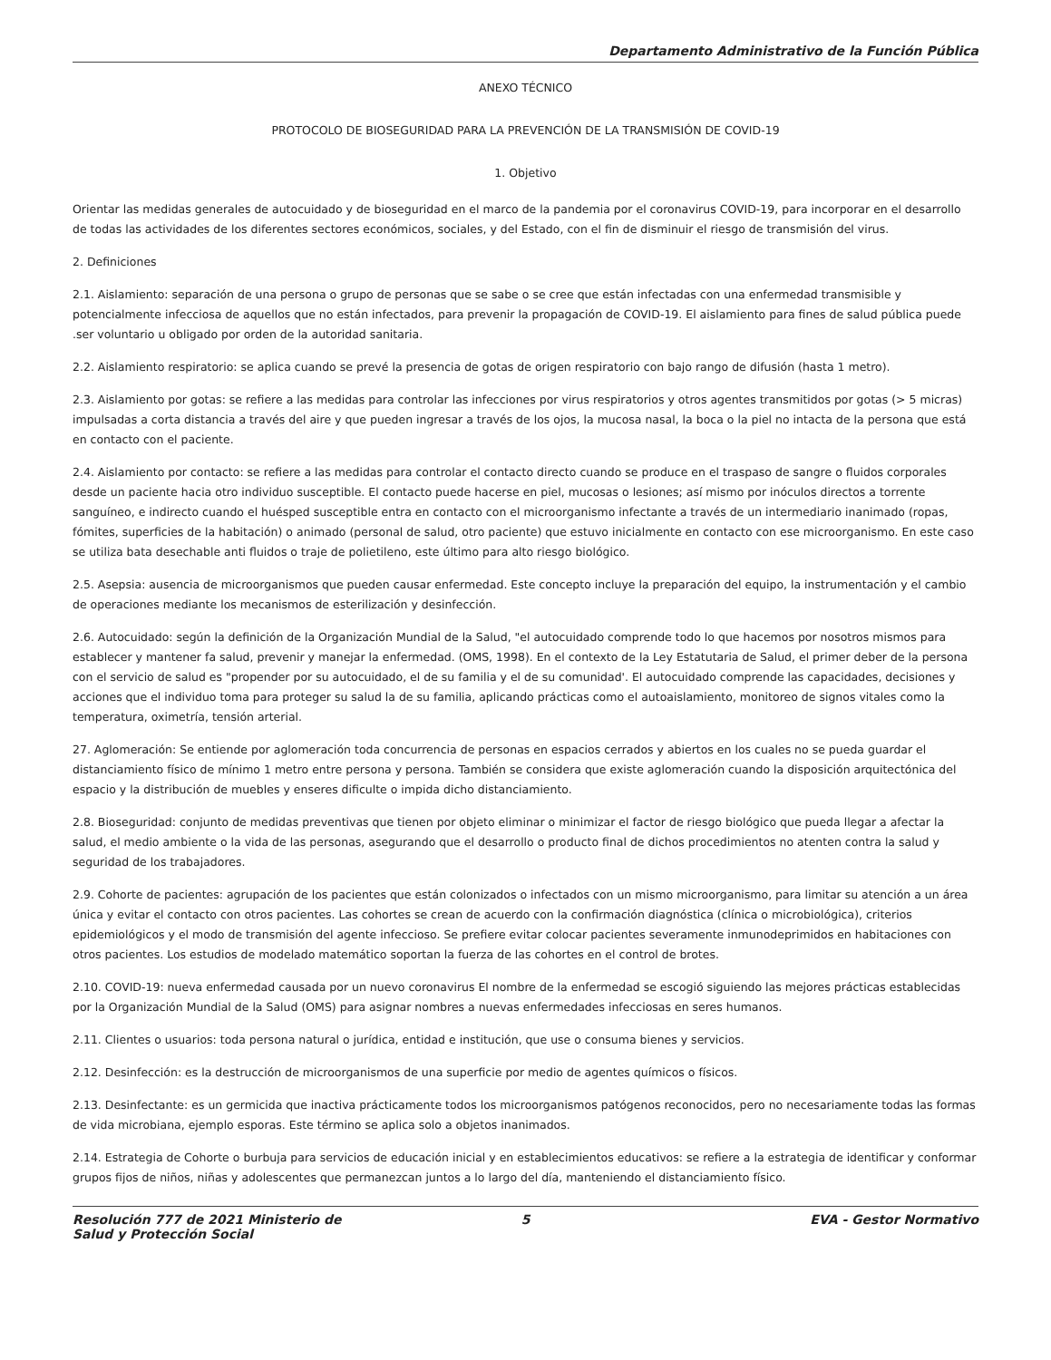Departamento Administrativo de la Función Pública
ANEXO TÉCNICO
PROTOCOLO DE BIOSEGURIDAD PARA LA PREVENCIÓN DE LA TRANSMISIÓN DE COVID-19
1. Objetivo
Orientar las medidas generales de autocuidado y de bioseguridad en el marco de la pandemia por el coronavirus COVID-19, para incorporar en el desarrollo de todas las actividades de los diferentes sectores económicos, sociales, y del Estado, con el fin de disminuir el riesgo de transmisión del virus.
2. Definiciones
2.1. Aislamiento: separación de una persona o grupo de personas que se sabe o se cree que están infectadas con una enfermedad transmisible y potencialmente infecciosa de aquellos que no están infectados, para prevenir la propagación de COVID-19. El aislamiento para fines de salud pública puede .ser voluntario u obligado por orden de la autoridad sanitaria.
2.2. Aislamiento respiratorio: se aplica cuando se prevé la presencia de gotas de origen respiratorio con bajo rango de difusión (hasta 1 metro).
2.3. Aislamiento por gotas: se refiere a las medidas para controlar las infecciones por virus respiratorios y otros agentes transmitidos por gotas (> 5 micras) impulsadas a corta distancia a través del aire y que pueden ingresar a través de los ojos, la mucosa nasal, la boca o la piel no intacta de la persona que está en contacto con el paciente.
2.4. Aislamiento por contacto: se refiere a las medidas para controlar el contacto directo cuando se produce en el traspaso de sangre o fluidos corporales desde un paciente hacia otro individuo susceptible. El contacto puede hacerse en piel, mucosas o lesiones; así mismo por inóculos directos a torrente sanguíneo, e indirecto cuando el huésped susceptible entra en contacto con el microorganismo infectante a través de un intermediario inanimado (ropas, fómites, superficies de la habitación) o animado (personal de salud, otro paciente) que estuvo inicialmente en contacto con ese microorganismo. En este caso se utiliza bata desechable anti fluidos o traje de polietileno, este último para alto riesgo biológico.
2.5. Asepsia: ausencia de microorganismos que pueden causar enfermedad. Este concepto incluye la preparación del equipo, la instrumentación y el cambio de operaciones mediante los mecanismos de esterilización y desinfección.
2.6. Autocuidado: según la definición de la Organización Mundial de la Salud, "el autocuidado comprende todo lo que hacemos por nosotros mismos para establecer y mantener fa salud, prevenir y manejar la enfermedad. (OMS, 1998). En el contexto de la Ley Estatutaria de Salud, el primer deber de la persona con el servicio de salud es "propender por su autocuidado, el de su familia y el de su comunidad'. El autocuidado comprende las capacidades, decisiones y acciones que el individuo toma para proteger su salud la de su familia, aplicando prácticas como el autoaislamiento, monitoreo de signos vitales como la temperatura, oximetría, tensión arterial.
27. Aglomeración: Se entiende por aglomeración toda concurrencia de personas en espacios cerrados y abiertos en los cuales no se pueda guardar el distanciamiento físico de mínimo 1 metro entre persona y persona. También se considera que existe aglomeración cuando la disposición arquitectónica del espacio y la distribución de muebles y enseres dificulte o impida dicho distanciamiento.
2.8. Bioseguridad: conjunto de medidas preventivas que tienen por objeto eliminar o minimizar el factor de riesgo biológico que pueda llegar a afectar la salud, el medio ambiente o la vida de las personas, asegurando que el desarrollo o producto final de dichos procedimientos no atenten contra la salud y seguridad de los trabajadores.
2.9. Cohorte de pacientes: agrupación de los pacientes que están colonizados o infectados con un mismo microorganismo, para limitar su atención a un área única y evitar el contacto con otros pacientes. Las cohortes se crean de acuerdo con la confirmación diagnóstica (clínica o microbiológica), criterios epidemiológicos y el modo de transmisión del agente infeccioso. Se prefiere evitar colocar pacientes severamente inmunodeprimidos en habitaciones con otros pacientes. Los estudios de modelado matemático soportan la fuerza de las cohortes en el control de brotes.
2.10. COVID-19: nueva enfermedad causada por un nuevo coronavirus El nombre de la enfermedad se escogió siguiendo las mejores prácticas establecidas por la Organización Mundial de la Salud (OMS) para asignar nombres a nuevas enfermedades infecciosas en seres humanos.
2.11. Clientes o usuarios: toda persona natural o jurídica, entidad e institución, que use o consuma bienes y servicios.
2.12. Desinfección: es la destrucción de microorganismos de una superficie por medio de agentes químicos o físicos.
2.13. Desinfectante: es un germicida que inactiva prácticamente todos los microorganismos patógenos reconocidos, pero no necesariamente todas las formas de vida microbiana, ejemplo esporas. Este término se aplica solo a objetos inanimados.
2.14. Estrategia de Cohorte o burbuja para servicios de educación inicial y en establecimientos educativos: se refiere a la estrategia de identificar y conformar grupos fijos de niños, niñas y adolescentes que permanezcan juntos a lo largo del día, manteniendo el distanciamiento físico.
Resolución 777 de 2021 Ministerio de Salud y Protección Social
5 EVA - Gestor Normativo